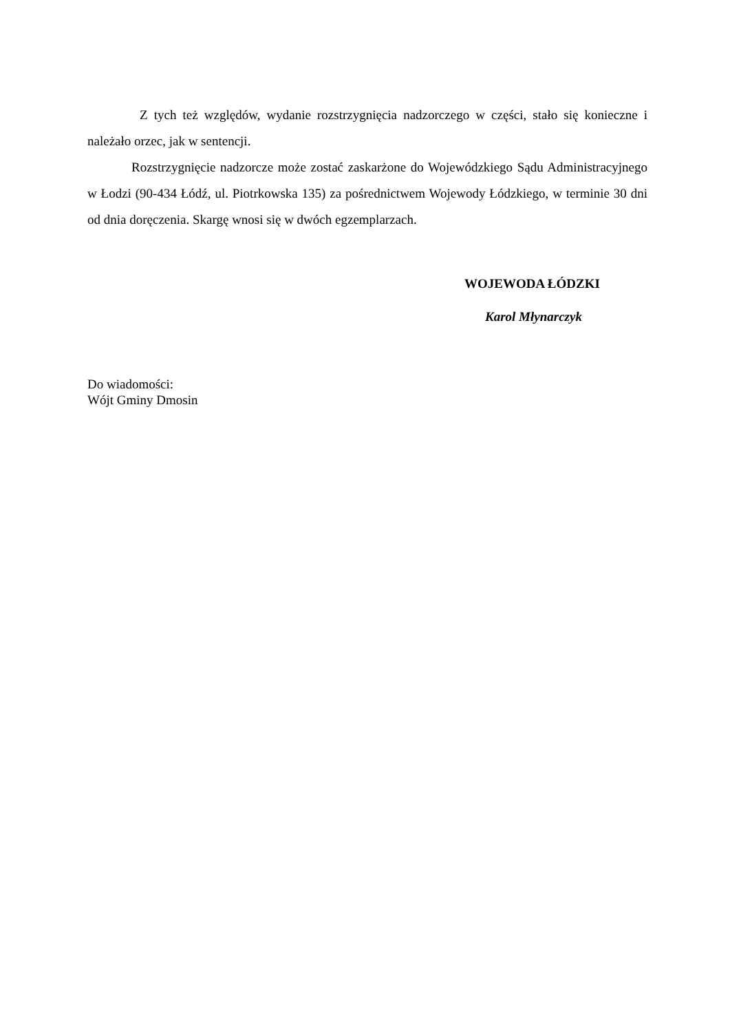Z tych też względów, wydanie rozstrzygnięcia nadzorczego w części, stało się konieczne i należało orzec, jak w sentencji.
Rozstrzygnięcie nadzorcze może zostać zaskarżone do Wojewódzkiego Sądu Administracyjnego w Łodzi (90-434 Łódź, ul. Piotrkowska 135) za pośrednictwem Wojewody Łódzkiego, w terminie 30 dni od dnia doręczenia. Skargę wnosi się w dwóch egzemplarzach.
WOJEWODA ŁÓDZKI
Karol Młynarczyk
Do wiadomości:
Wójt Gminy Dmosin